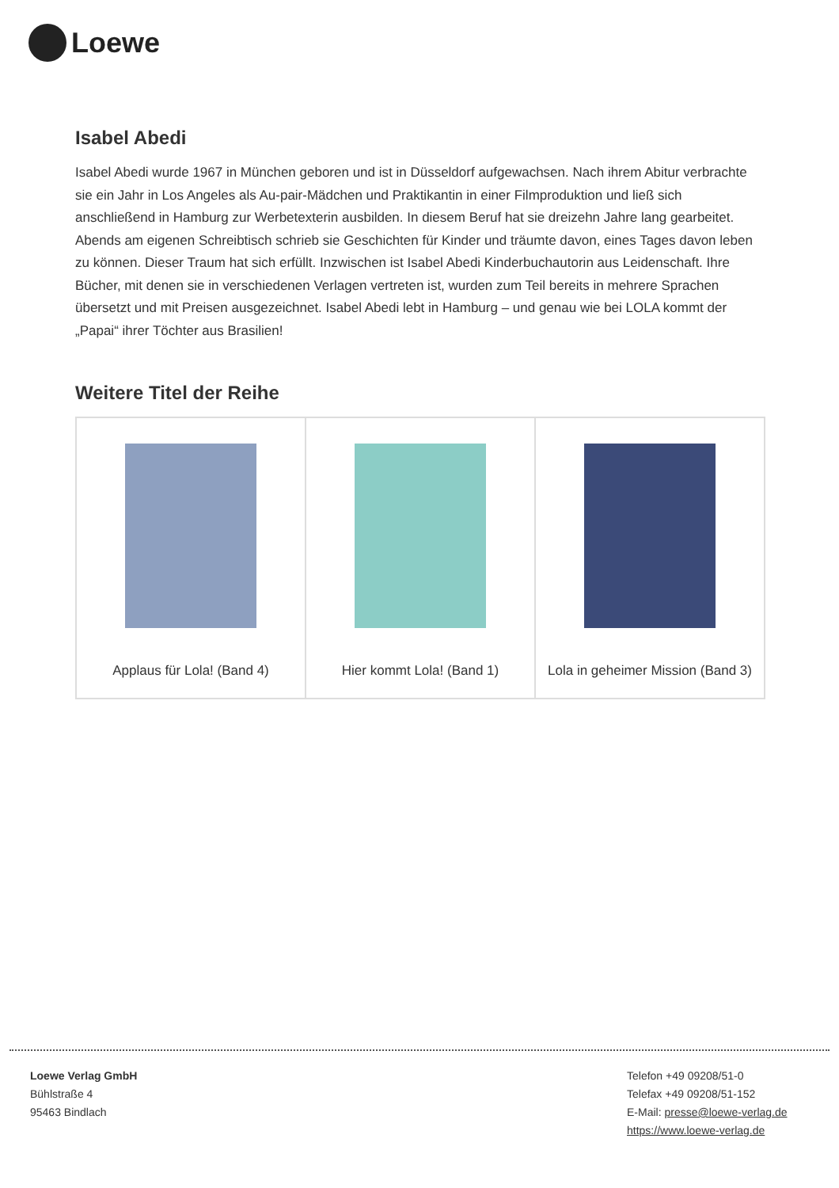Loewe
Isabel Abedi
Isabel Abedi wurde 1967 in München geboren und ist in Düsseldorf aufgewachsen. Nach ihrem Abitur verbrachte sie ein Jahr in Los Angeles als Au-pair-Mädchen und Praktikantin in einer Filmproduktion und ließ sich anschließend in Hamburg zur Werbetexterin ausbilden. In diesem Beruf hat sie dreizehn Jahre lang gearbeitet. Abends am eigenen Schreibtisch schrieb sie Geschichten für Kinder und träumte davon, eines Tages davon leben zu können. Dieser Traum hat sich erfüllt. Inzwischen ist Isabel Abedi Kinderbuchautorin aus Leidenschaft. Ihre Bücher, mit denen sie in verschiedenen Verlagen vertreten ist, wurden zum Teil bereits in mehrere Sprachen übersetzt und mit Preisen ausgezeichnet. Isabel Abedi lebt in Hamburg – und genau wie bei LOLA kommt der „Papai“ ihrer Töchter aus Brasilien!
Weitere Titel der Reihe
| Applaus für Lola! (Band 4) | Hier kommt Lola! (Band 1) | Lola in geheimer Mission (Band 3) |
Loewe Verlag GmbH
Bühlstraße 4
95463 Bindlach
Telefon +49 09208/51-0
Telefax +49 09208/51-152
E-Mail: presse@loewe-verlag.de
https://www.loewe-verlag.de